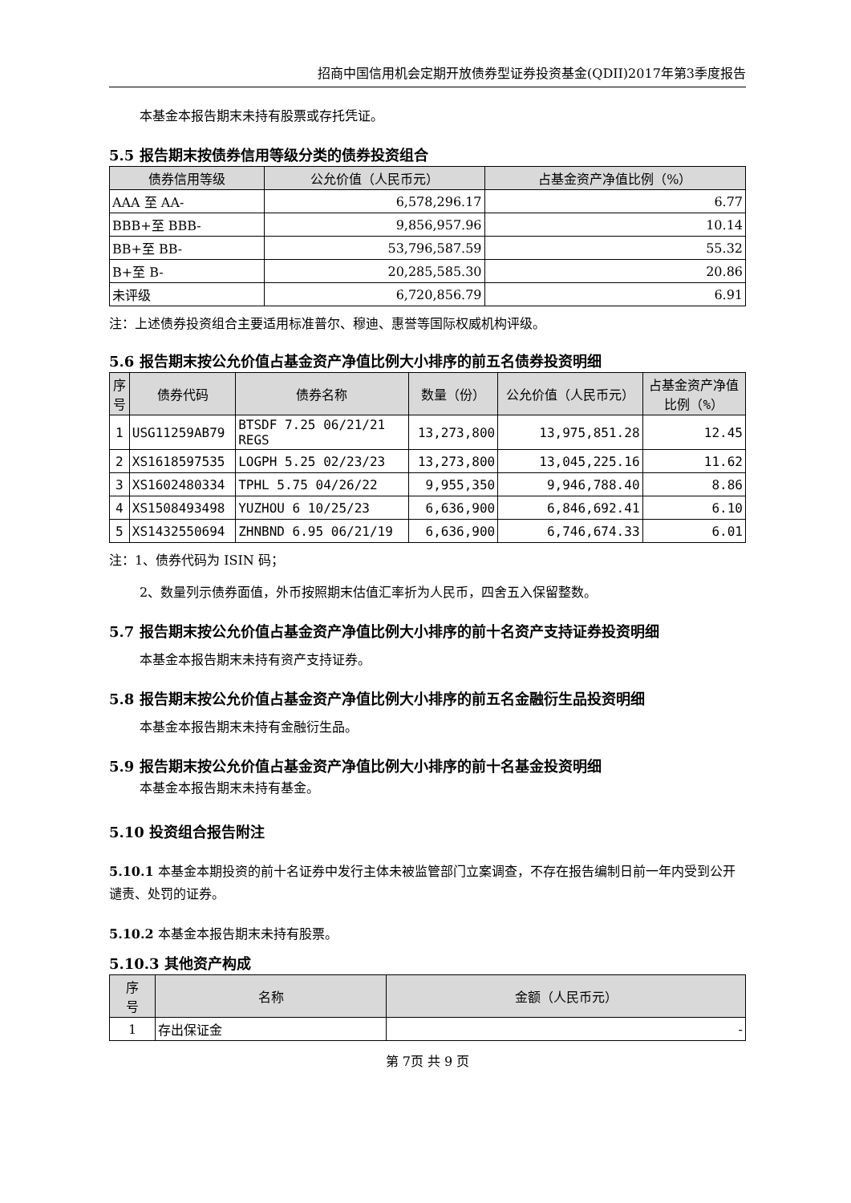招商中国信用机会定期开放债券型证券投资基金(QDII)2017年第3季度报告
本基金本报告期末未持有股票或存托凭证。
5.5 报告期末按债券信用等级分类的债券投资组合
| 债券信用等级 | 公允价值（人民币元） | 占基金资产净值比例（%） |
| --- | --- | --- |
| AAA 至 AA- | 6,578,296.17 | 6.77 |
| BBB+至 BBB- | 9,856,957.96 | 10.14 |
| BB+至 BB- | 53,796,587.59 | 55.32 |
| B+至 B- | 20,285,585.30 | 20.86 |
| 未评级 | 6,720,856.79 | 6.91 |
注：上述债券投资组合主要适用标准普尔、穆迪、惠誉等国际权威机构评级。
5.6 报告期末按公允价值占基金资产净值比例大小排序的前五名债券投资明细
| 序 号 | 债券代码 | 债券名称 | 数量（份） | 公允价值（人民币元） | 占基金资产净值 比例（%） |
| --- | --- | --- | --- | --- | --- |
| 1 | USG11259AB79 | BTSDF 7.25 06/21/21 REGS | 13,273,800 | 13,975,851.28 | 12.45 |
| 2 | XS1618597535 | LOGPH 5.25 02/23/23 | 13,273,800 | 13,045,225.16 | 11.62 |
| 3 | XS1602480334 | TPHL 5.75 04/26/22 | 9,955,350 | 9,946,788.40 | 8.86 |
| 4 | XS1508493498 | YUZHOU 6 10/25/23 | 6,636,900 | 6,846,692.41 | 6.10 |
| 5 | XS1432550694 | ZHNBND 6.95 06/21/19 | 6,636,900 | 6,746,674.33 | 6.01 |
注：1、债券代码为 ISIN 码；
2、数量列示债券面值，外币按照期末估值汇率折为人民币，四舍五入保留整数。
5.7 报告期末按公允价值占基金资产净值比例大小排序的前十名资产支持证券投资明细
本基金本报告期末未持有资产支持证券。
5.8 报告期末按公允价值占基金资产净值比例大小排序的前五名金融衍生品投资明细
本基金本报告期末未持有金融衍生品。
5.9 报告期末按公允价值占基金资产净值比例大小排序的前十名基金投资明细
本基金本报告期末未持有基金。
5.10 投资组合报告附注
5.10.1 本基金本期投资的前十名证券中发行主体未被监管部门立案调查，不存在报告编制日前一年内受到公开谴责、处罚的证券。
5.10.2 本基金本报告期末未持有股票。
5.10.3 其他资产构成
| 序 号 | 名称 | 金额（人民币元） |
| --- | --- | --- |
| 1 | 存出保证金 | - |
第 7页 共 9 页